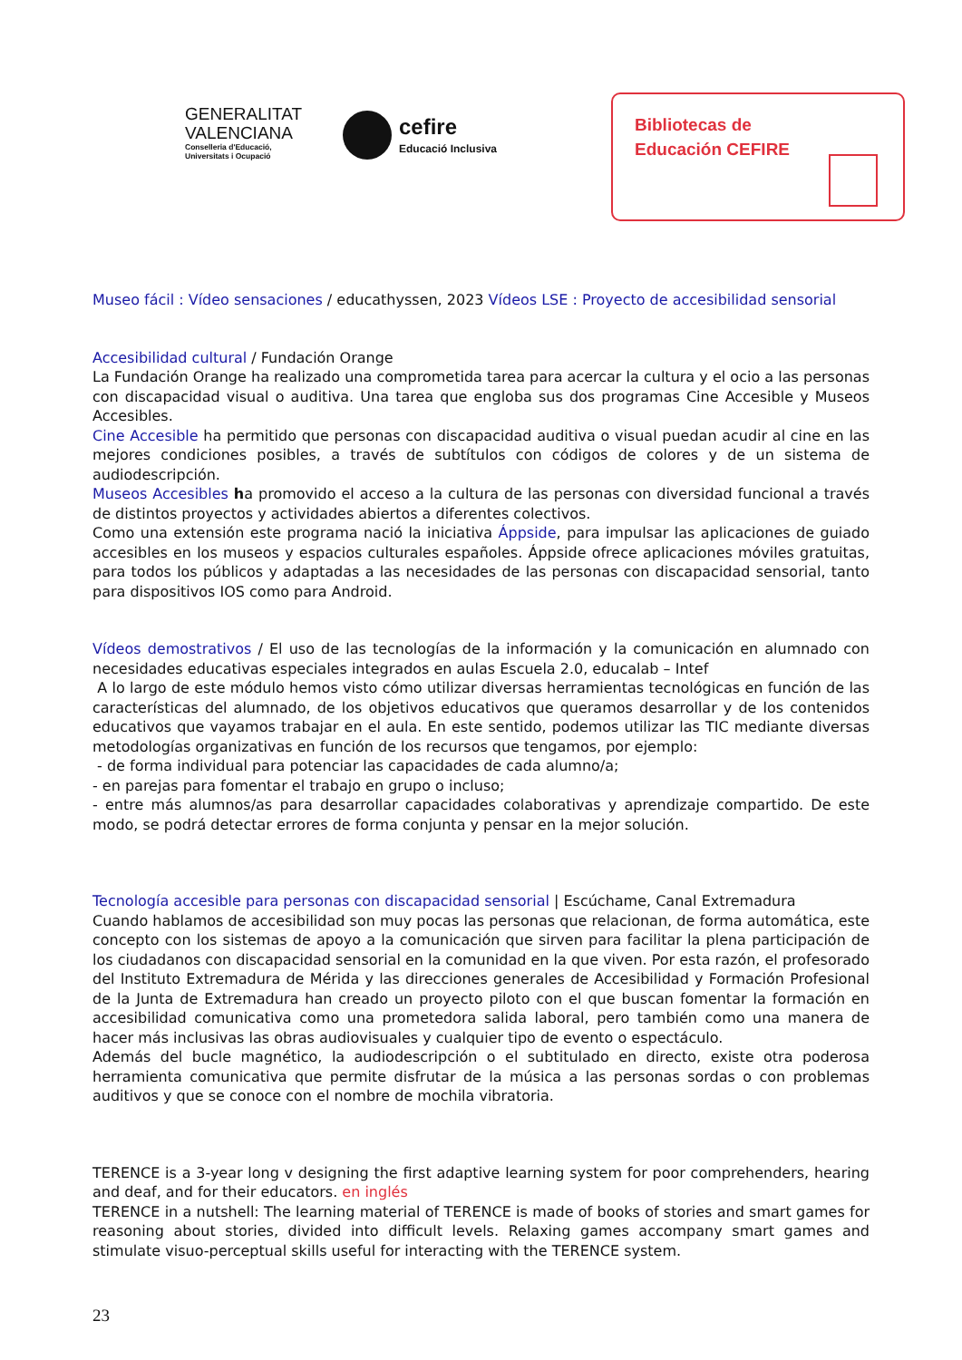GENERALITAT
VALENCIANA
Conselleria d'Educació,
Universitats i Ocupació
cefire Educació Inclusiva
Bibliotecas de
Educación CEFIRE
Museo fácil : Vídeo sensaciones / educathyssen, 2023 Vídeos LSE : Proyecto de accesibilidad sensorial
Accesibilidad cultural / Fundación Orange
La Fundación Orange ha realizado una comprometida tarea para acercar la cultura y el ocio a las personas con discapacidad visual o auditiva. Una tarea que engloba sus dos programas Cine Accesible y Museos Accesibles.
Cine Accesible ha permitido que personas con discapacidad auditiva o visual puedan acudir al cine en las mejores condiciones posibles, a través de subtítulos con códigos de colores y de un sistema de audiodescripción.
Museos Accesibles ha promovido el acceso a la cultura de las personas con diversidad funcional a través de distintos proyectos y actividades abiertos a diferentes colectivos.
Como una extensión este programa nació la iniciativa Áppside, para impulsar las aplicaciones de guiado accesibles en los museos y espacios culturales españoles. Áppside ofrece aplicaciones móviles gratuitas, para todos los públicos y adaptadas a las necesidades de las personas con discapacidad sensorial, tanto para dispositivos IOS como para Android.
Vídeos demostrativos / El uso de las tecnologías de la información y la comunicación en alumnado con necesidades educativas especiales integrados en aulas Escuela 2.0, educalab – Intef
A lo largo de este módulo hemos visto cómo utilizar diversas herramientas tecnológicas en función de las características del alumnado, de los objetivos educativos que queramos desarrollar y de los contenidos educativos que vayamos trabajar en el aula. En este sentido, podemos utilizar las TIC mediante diversas metodologías organizativas en función de los recursos que tengamos, por ejemplo:
- de forma individual para potenciar las capacidades de cada alumno/a;
- en parejas para fomentar el trabajo en grupo o incluso;
- entre más alumnos/as para desarrollar capacidades colaborativas y aprendizaje compartido. De este modo, se podrá detectar errores de forma conjunta y pensar en la mejor solución.
Tecnología accesible para personas con discapacidad sensorial | Escúchame, Canal Extremadura
Cuando hablamos de accesibilidad son muy pocas las personas que relacionan, de forma automática, este concepto con los sistemas de apoyo a la comunicación que sirven para facilitar la plena participación de los ciudadanos con discapacidad sensorial en la comunidad en la que viven. Por esta razón, el profesorado del Instituto Extremadura de Mérida y las direcciones generales de Accesibilidad y Formación Profesional de la Junta de Extremadura han creado un proyecto piloto con el que buscan fomentar la formación en accesibilidad comunicativa como una prometedora salida laboral, pero también como una manera de hacer más inclusivas las obras audiovisuales y cualquier tipo de evento o espectáculo.
Además del bucle magnético, la audiodescripción o el subtitulado en directo, existe otra poderosa herramienta comunicativa que permite disfrutar de la música a las personas sordas o con problemas auditivos y que se conoce con el nombre de mochila vibratoria.
TERENCE is a 3-year long v designing the first adaptive learning system for poor comprehenders, hearing and deaf, and for their educators. en inglés
TERENCE in a nutshell: The learning material of TERENCE is made of books of stories and smart games for reasoning about stories, divided into difficult levels. Relaxing games accompany smart games and stimulate visuo-perceptual skills useful for interacting with the TERENCE system.
23